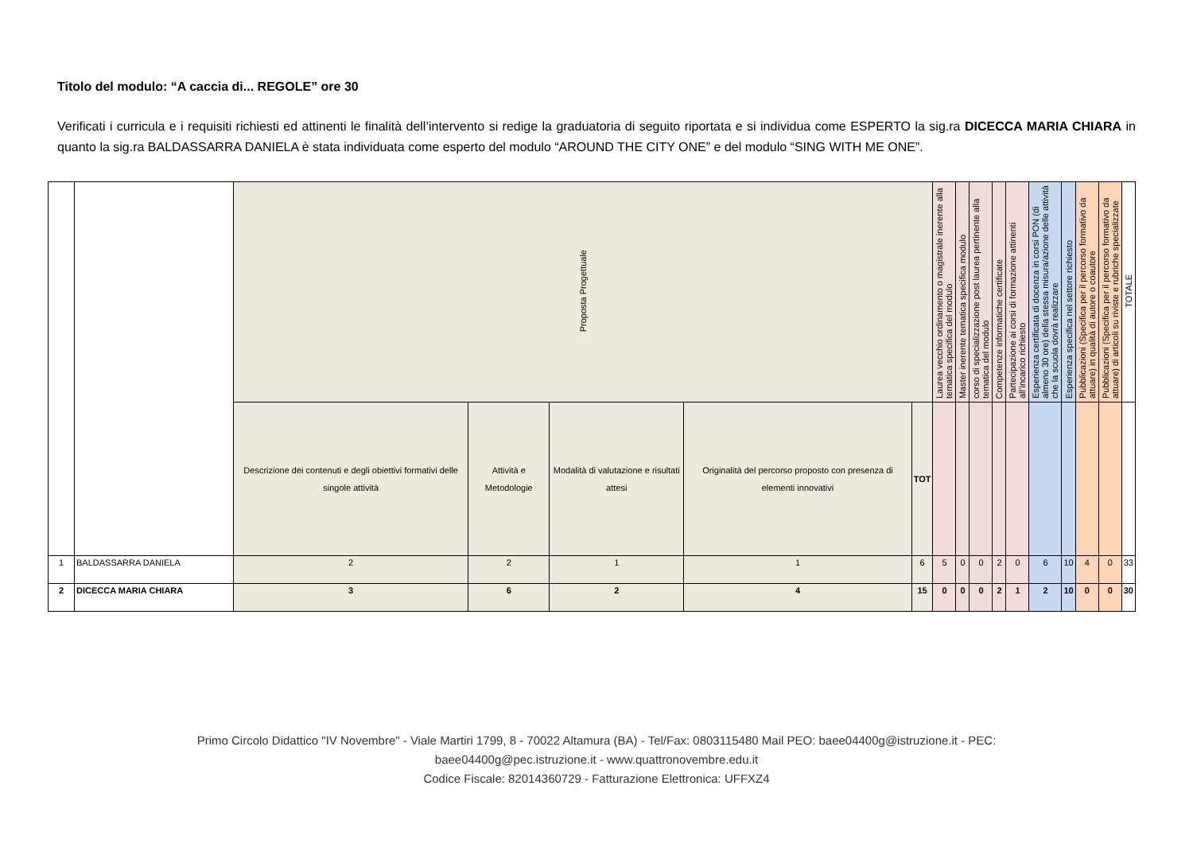Titolo del modulo: “A caccia di... REGOLE” ore 30
Verificati i curricula e i requisiti richiesti ed attinenti le finalità dell’intervento si redige la graduatoria di seguito riportata e si individua come ESPERTO la sig.ra DICECCA MARIA CHIARA in quanto la sig.ra BALDASSARRA DANIELA è stata individuata come esperto del modulo “AROUND THE CITY ONE” e del modulo “SING WITH ME ONE”.
| | | Proposta Progettuale | | | | | Laurea vecchio ordinamento o magistrale inerente alla tematica specifica del modulo | Master inerente tematica specifica modulo | corso di specializzazione post laurea pertinente alla tematica del modulo | Competenze informatiche certificate | Partecipazione ai corsi di formazione attinenti all’incarico richiesto | Esperienza certificata di docenza in corsi PON (di almeno 30 ore) della stessa misura/azione delle attività che la scuola dovrà realizzare | Esperienza specifica nel settore richiesto | Pubblicazioni (Specifica per il percorso formativo da attuare) in qualità di autore o coautore | Pubblicazioni (Specifica per il percorso formativo da attuare) di articoli su riviste e rubriche specializzate | TOTALE |
| | | Descrizione dei contenuti e degli obiettivi formativi delle singole attività | Attività e Metodologie | Modalità di valutazione e risultati attesi | Originalità del percorso proposto con presenza di elementi innovativi | TOT | | | | | | | | | | |
| 1 | BALDASSARRA DANIELA | 2 | 2 | 1 | 1 | 6 | 5 | 0 | 0 | 2 | 0 | 6 | 10 | 4 | 0 | 33 |
| 2 | DICECCA MARIA CHIARA | 3 | 6 | 2 | 4 | 15 | 0 | 0 | 0 | 2 | 1 | 2 | 10 | 0 | 0 | 30 |
Primo Circolo Didattico "IV Novembre" - Viale Martiri 1799, 8 - 70022 Altamura (BA) - Tel/Fax: 0803115480 Mail PEO: baee04400g@istruzione.it - PEC:
baee04400g@pec.istruzione.it - www.quattronovembre.edu.it
Codice Fiscale: 82014360729 - Fatturazione Elettronica: UFFXZ4